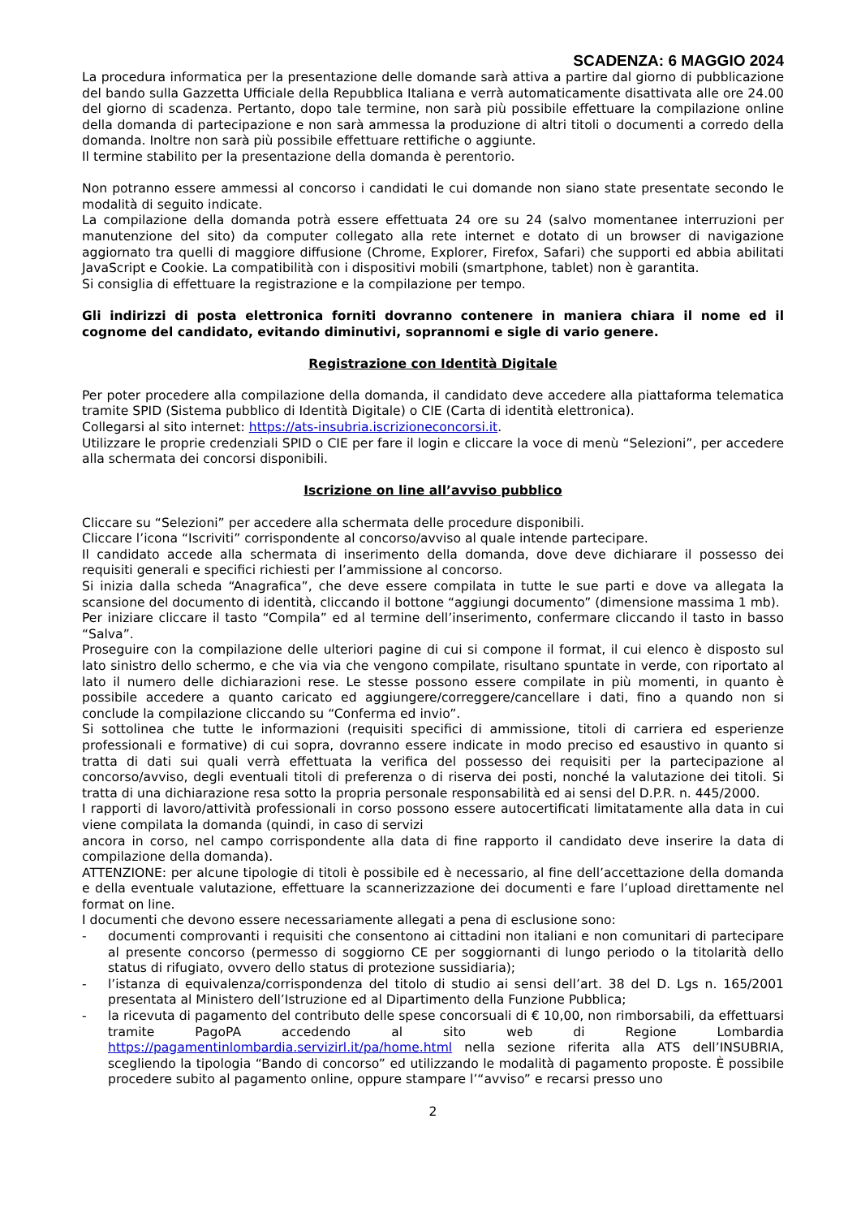SCADENZA: 6 MAGGIO 2024
La procedura informatica per la presentazione delle domande sarà attiva a partire dal giorno di pubblicazione del bando sulla Gazzetta Ufficiale della Repubblica Italiana e verrà automaticamente disattivata alle ore 24.00 del giorno di scadenza. Pertanto, dopo tale termine, non sarà più possibile effettuare la compilazione online della domanda di partecipazione e non sarà ammessa la produzione di altri titoli o documenti a corredo della domanda. Inoltre non sarà più possibile effettuare rettifiche o aggiunte.
Il termine stabilito per la presentazione della domanda è perentorio.
Non potranno essere ammessi al concorso i candidati le cui domande non siano state presentate secondo le modalità di seguito indicate.
La compilazione della domanda potrà essere effettuata 24 ore su 24 (salvo momentanee interruzioni per manutenzione del sito) da computer collegato alla rete internet e dotato di un browser di navigazione aggiornato tra quelli di maggiore diffusione (Chrome, Explorer, Firefox, Safari) che supporti ed abbia abilitati JavaScript e Cookie. La compatibilità con i dispositivi mobili (smartphone, tablet) non è garantita.
Si consiglia di effettuare la registrazione e la compilazione per tempo.
Gli indirizzi di posta elettronica forniti dovranno contenere in maniera chiara il nome ed il cognome del candidato, evitando diminutivi, soprannomi e sigle di vario genere.
Registrazione con Identità Digitale
Per poter procedere alla compilazione della domanda, il candidato deve accedere alla piattaforma telematica tramite SPID (Sistema pubblico di Identità Digitale) o CIE (Carta di identità elettronica).
Collegarsi al sito internet: https://ats-insubria.iscrizioneconcorsi.it.
Utilizzare le proprie credenziali SPID o CIE per fare il login e cliccare la voce di menù “Selezioni”, per accedere alla schermata dei concorsi disponibili.
Iscrizione on line all’avviso pubblico
Cliccare su “Selezioni” per accedere alla schermata delle procedure disponibili.
Cliccare l’icona “Iscriviti” corrispondente al concorso/avviso al quale intende partecipare.
Il candidato accede alla schermata di inserimento della domanda, dove deve dichiarare il possesso dei requisiti generali e specifici richiesti per l’ammissione al concorso.
Si inizia dalla scheda “Anagrafica”, che deve essere compilata in tutte le sue parti e dove va allegata la scansione del documento di identità, cliccando il bottone “aggiungi documento” (dimensione massima 1 mb).
Per iniziare cliccare il tasto “Compila” ed al termine dell’inserimento, confermare cliccando il tasto in basso “Salva”.
Proseguire con la compilazione delle ulteriori pagine di cui si compone il format, il cui elenco è disposto sul lato sinistro dello schermo, e che via via che vengono compilate, risultano spuntate in verde, con riportato al lato il numero delle dichiarazioni rese. Le stesse possono essere compilate in più momenti, in quanto è possibile accedere a quanto caricato ed aggiungere/correggere/cancellare i dati, fino a quando non si conclude la compilazione cliccando su “Conferma ed invio”.
Si sottolinea che tutte le informazioni (requisiti specifici di ammissione, titoli di carriera ed esperienze professionali e formative) di cui sopra, dovranno essere indicate in modo preciso ed esaustivo in quanto si tratta di dati sui quali verrà effettuata la verifica del possesso dei requisiti per la partecipazione al concorso/avviso, degli eventuali titoli di preferenza o di riserva dei posti, nonché la valutazione dei titoli. Si tratta di una dichiarazione resa sotto la propria personale responsabilità ed ai sensi del D.P.R. n. 445/2000.
I rapporti di lavoro/attività professionali in corso possono essere autocertificati limitatamente alla data in cui viene compilata la domanda (quindi, in caso di servizi
ancora in corso, nel campo corrispondente alla data di fine rapporto il candidato deve inserire la data di compilazione della domanda).
ATTENZIONE: per alcune tipologie di titoli è possibile ed è necessario, al fine dell’accettazione della domanda e della eventuale valutazione, effettuare la scannerizzazione dei documenti e fare l’upload direttamente nel format on line.
I documenti che devono essere necessariamente allegati a pena di esclusione sono:
- documenti comprovanti i requisiti che consentono ai cittadini non italiani e non comunitari di partecipare al presente concorso (permesso di soggiorno CE per soggiornanti di lungo periodo o la titolarità dello status di rifugiato, ovvero dello status di protezione sussidiaria);
- l’istanza di equivalenza/corrispondenza del titolo di studio ai sensi dell’art. 38 del D. Lgs n. 165/2001 presentata al Ministero dell’Istruzione ed al Dipartimento della Funzione Pubblica;
- la ricevuta di pagamento del contributo delle spese concorsuali di € 10,00, non rimborsabili, da effettuarsi tramite PagoPA accedendo al sito web di Regione Lombardia https://pagamentinlombardia.servizirl.it/pa/home.html nella sezione riferita alla ATS dell’INSUBRIA, scegliendo la tipologia “Bando di concorso” ed utilizzando le modalità di pagamento proposte. È possibile procedere subito al pagamento online, oppure stampare l’“avviso” e recarsi presso uno
2